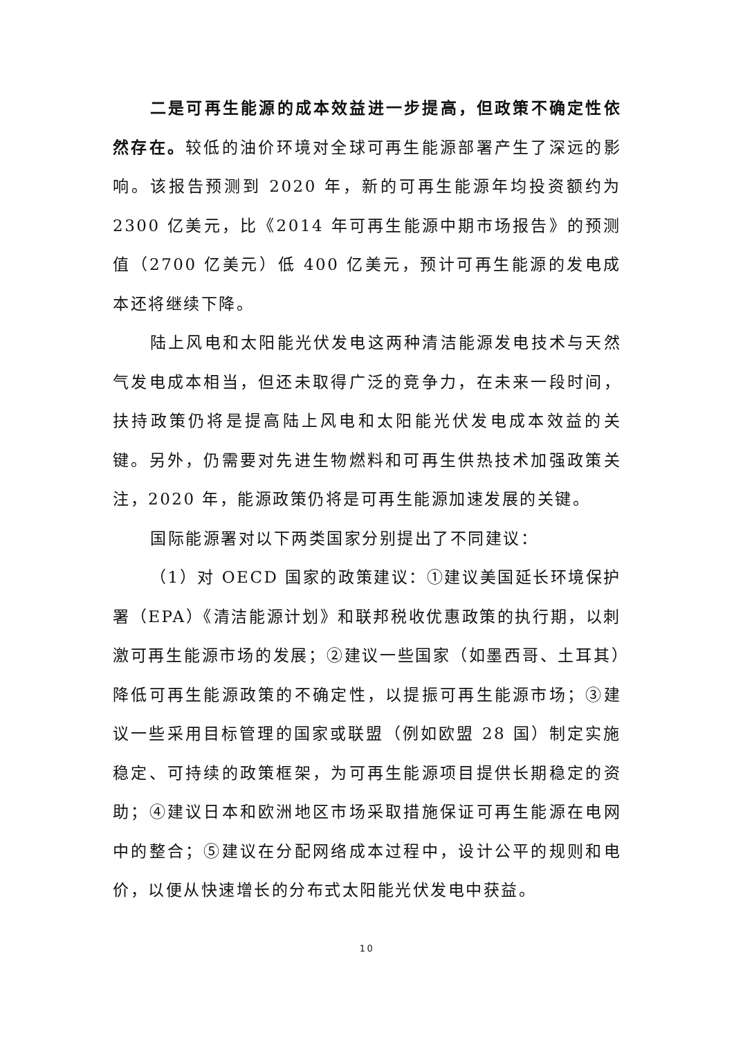二是可再生能源的成本效益进一步提高，但政策不确定性依然存在。较低的油价环境对全球可再生能源部署产生了深远的影响。该报告预测到 2020 年，新的可再生能源年均投资额约为 2300 亿美元，比《2014 年可再生能源中期市场报告》的预测值（2700 亿美元）低 400 亿美元，预计可再生能源的发电成本还将继续下降。
陆上风电和太阳能光伏发电这两种清洁能源发电技术与天然气发电成本相当，但还未取得广泛的竞争力，在未来一段时间，扶持政策仍将是提高陆上风电和太阳能光伏发电成本效益的关键。另外，仍需要对先进生物燃料和可再生供热技术加强政策关注，2020 年，能源政策仍将是可再生能源加速发展的关键。
国际能源署对以下两类国家分别提出了不同建议：
（1）对 OECD 国家的政策建议：①建议美国延长环境保护署（EPA）《清洁能源计划》和联邦税收优惠政策的执行期，以刺激可再生能源市场的发展；②建议一些国家（如墨西哥、土耳其）降低可再生能源政策的不确定性，以提振可再生能源市场；③建议一些采用目标管理的国家或联盟（例如欧盟 28 国）制定实施稳定、可持续的政策框架，为可再生能源项目提供长期稳定的资助；④建议日本和欧洲地区市场采取措施保证可再生能源在电网中的整合；⑤建议在分配网络成本过程中，设计公平的规则和电价，以便从快速增长的分布式太阳能光伏发电中获益。
10